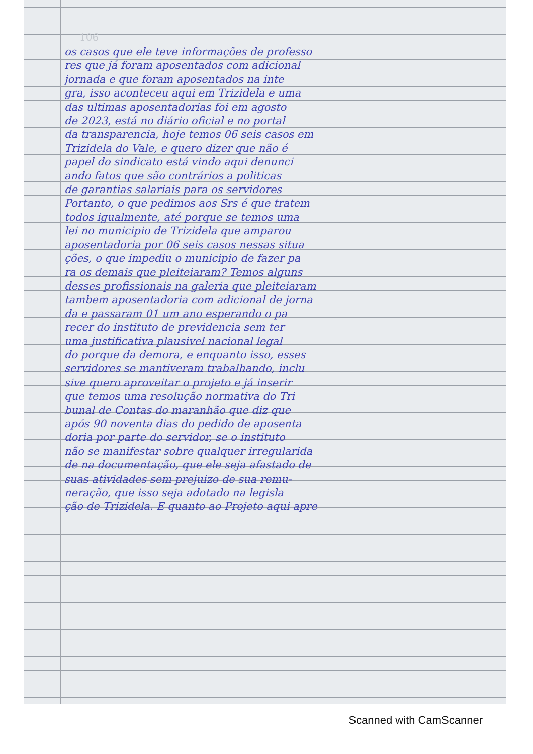106
os casos que ele teve informações de professo
res que já foram aposentados com adicional
jornada e que foram aposentados na inte
gra, isso aconteceu aqui em Trizidela e uma
das ultimas aposentadorias foi em agosto
de 2023, está no diário oficial e no portal
da transparencia, hoje temos 06 seis casos em
Trizidela do Vale, e quero dizer que não é
papel do sindicato está vindo aqui denunci
ando fatos que são contrários a politicas
de garantias salariais para os servidores
Portanto, o que pedimos aos Srs é que tratem
todos igualmente, até porque se temos uma
lei no municipio de Trizidela que amparou
aposentadoria por 06 seis casos nessas situa
ções, o que impediu o municipio de fazer pa
ra os demais que pleiteiaram? Temos alguns
desses profissionais na galeria que pleiteiaram
tambem aposentadoria com adicional de jorna
da e passaram 01 um ano esperando o pa
recer do instituto de previdencia sem ter
uma justificativa plausivel nacional legal
do porque da demora, e enquanto isso, esses
servidores se mantiveram trabalhando, inclu
sive quero aproveitar o projeto e já inserir
que temos uma resolução normativa do Tri
bunal de Contas do maranhão que diz que
após 90 noventa dias do pedido de aposenta
doria por parte do servidor, se o instituto
não se manifestar sobre qualquer irregularida
de na documentação, que ele seja afastado de
suas atividades sem prejuizo de sua remu-
neração, que isso seja adotado na legisla
ção de Trizidela. E quanto ao Projeto aqui apre
Scanned with CamScanner